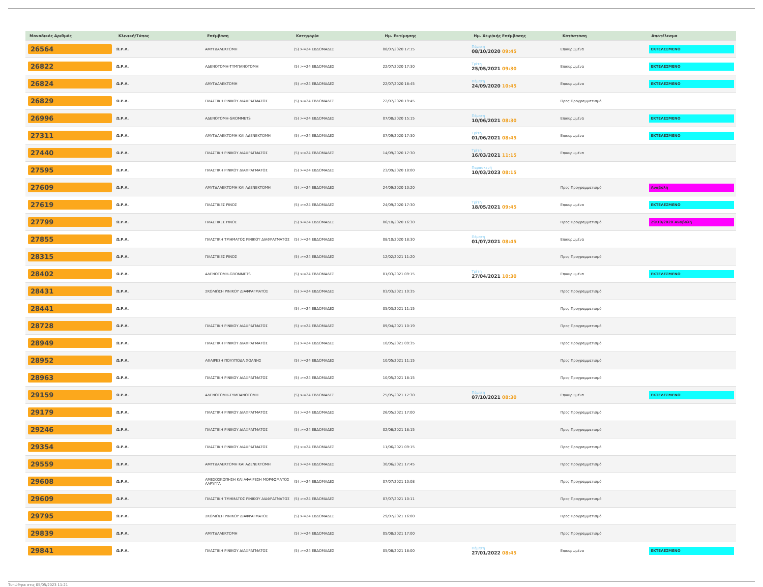| Μοναδικός Αριθμός | Κλινική/Τύπος | Επέμβαση | Κατηγορία | Ημ. Εκτίμησης | Ημ. Χειρ/κής Επέμβασης | Κατάσταση | Αποτέλεσμα |
| --- | --- | --- | --- | --- | --- | --- | --- |
| 26564 | Ω.Ρ.Λ. | ΑΜΥΓΔΑΛΕΚΤΟΜΗ | (5) >=24 ΕΒΔΟΜΑΔΕΣ | 08/07/2020 17:15 | Πέμπτη 08/10/2020 09:45 | Επικυρωμένα | ΕΚΤΕΛΕΣΜΕΝΟ |
| 26822 | Ω.Ρ.Λ. | ΑΔΕΝΟΤΟΜΗ-ΤΥΜΠΑΝΟΤΟΜΗ | (5) >=24 ΕΒΔΟΜΑΔΕΣ | 22/07/2020 17:30 | Τρίτη 25/05/2021 09:30 | Επικυρωμένα | ΕΚΤΕΛΕΣΜΕΝΟ |
| 26824 | Ω.Ρ.Λ. | ΑΜΥΓΔΑΛΕΚΤΟΜΗ | (5) >=24 ΕΒΔΟΜΑΔΕΣ | 22/07/2020 18:45 | Πέμπτη 24/09/2020 10:45 | Επικυρωμένα | ΕΚΤΕΛΕΣΜΕΝΟ |
| 26829 | Ω.Ρ.Λ. | ΠΛΑΣΤΙΚΗ ΡΙΝΙΚΟΥ ΔΙΑΦΡΑΓΜΑΤΟΣ | (5) >=24 ΕΒΔΟΜΑΔΕΣ | 22/07/2020 19:45 | | Προς Προγραμματισμό | |
| 26996 | Ω.Ρ.Λ. | ΑΔΕΝΟΤΟΜΗ-GROMMETS | (5) >=24 ΕΒΔΟΜΑΔΕΣ | 07/08/2020 15:15 | Πέμπτη 10/06/2021 08:30 | Επικυρωμένα | ΕΚΤΕΛΕΣΜΕΝΟ |
| 27311 | Ω.Ρ.Λ. | ΑΜΥΓΔΑΛΕΚΤΟΜΗ ΚΑΙ ΑΔΕΝΕΚΤΟΜΗ | (5) >=24 ΕΒΔΟΜΑΔΕΣ | 07/09/2020 17:30 | Τρίτη 01/06/2021 08:45 | Επικυρωμένα | ΕΚΤΕΛΕΣΜΕΝΟ |
| 27440 | Ω.Ρ.Λ. | ΠΛΑΣΤΙΚΗ ΡΙΝΙΚΟΥ ΔΙΑΦΡΑΓΜΑΤΟΣ | (5) >=24 ΕΒΔΟΜΑΔΕΣ | 14/09/2020 17:30 | Τρίτη 16/03/2021 11:15 | Επικυρωμένα | |
| 27595 | Ω.Ρ.Λ. | ΠΛΑΣΤΙΚΗ ΡΙΝΙΚΟΥ ΔΙΑΦΡΑΓΜΑΤΟΣ | (5) >=24 ΕΒΔΟΜΑΔΕΣ | 23/09/2020 18:00 | Παρασκευή 10/03/2023 08:15 | | |
| 27609 | Ω.Ρ.Λ. | ΑΜΥΓΔΑΛΕΚΤΟΜΗ ΚΑΙ ΑΔΕΝΕΚΤΟΜΗ | (5) >=24 ΕΒΔΟΜΑΔΕΣ | 24/09/2020 10:20 | | Προς Προγραμματισμό | Αναβολή |
| 27619 | Ω.Ρ.Λ. | ΠΛΑΣΤΙΚΕΣ ΡΙΝΟΣ | (5) >=24 ΕΒΔΟΜΑΔΕΣ | 24/09/2020 17:30 | Τρίτη 18/05/2021 09:45 | Επικυρωμένα | ΕΚΤΕΛΕΣΜΕΝΟ |
| 27799 | Ω.Ρ.Λ. | ΠΛΑΣΤΙΚΕΣ ΡΙΝΟΣ | (5) >=24 ΕΒΔΟΜΑΔΕΣ | 06/10/2020 16:30 | | Προς Προγραμματισμό | 29/10/2020 Αναβολή |
| 27855 | Ω.Ρ.Λ. | ΠΛΑΣΤΙΚΗ ΤΜΗΜΑΤΟΣ ΡΙΝΙΚΟΥ ΔΙΑΦΡΑΓΜΑΤΟΣ | (5) >=24 ΕΒΔΟΜΑΔΕΣ | 08/10/2020 18:30 | Πέμπτη 01/07/2021 08:45 | Επικυρωμένα | |
| 28315 | Ω.Ρ.Λ. | ΠΛΑΣΤΙΚΕΣ ΡΙΝΟΣ | (5) >=24 ΕΒΔΟΜΑΔΕΣ | 12/02/2021 11:20 | | Προς Προγραμματισμό | |
| 28402 | Ω.Ρ.Λ. | ΑΔΕΝΟΤΟΜΗ-GROMMETS | (5) >=24 ΕΒΔΟΜΑΔΕΣ | 01/03/2021 09:15 | Τρίτη 27/04/2021 10:30 | Επικυρωμένα | ΕΚΤΕΛΕΣΜΕΝΟ |
| 28431 | Ω.Ρ.Λ. | ΣΚΟΛΙΩΣΗ ΡΙΝΙΚΟΥ ΔΙΑΦΡΑΓΜΑΤΟΣ | (5) >=24 ΕΒΔΟΜΑΔΕΣ | 03/03/2021 10:35 | | Προς Προγραμματισμό | |
| 28441 | Ω.Ρ.Λ. | | (5) >=24 ΕΒΔΟΜΑΔΕΣ | 05/03/2021 11:15 | | Προς Προγραμματισμό | |
| 28728 | Ω.Ρ.Λ. | ΠΛΑΣΤΙΚΗ ΡΙΝΙΚΟΥ ΔΙΑΦΡΑΓΜΑΤΟΣ | (5) >=24 ΕΒΔΟΜΑΔΕΣ | 09/04/2021 10:19 | | Προς Προγραμματισμό | |
| 28949 | Ω.Ρ.Λ. | ΠΛΑΣΤΙΚΗ ΡΙΝΙΚΟΥ ΔΙΑΦΡΑΓΜΑΤΟΣ | (5) >=24 ΕΒΔΟΜΑΔΕΣ | 10/05/2021 09:35 | | Προς Προγραμματισμό | |
| 28952 | Ω.Ρ.Λ. | ΑΦΑΙΡΕΣΗ ΠΟΛΥΠΟΔΑ ΧΟΑΝΗΣ | (5) >=24 ΕΒΔΟΜΑΔΕΣ | 10/05/2021 11:15 | | Προς Προγραμματισμό | |
| 28963 | Ω.Ρ.Λ. | ΠΛΑΣΤΙΚΗ ΡΙΝΙΚΟΥ ΔΙΑΦΡΑΓΜΑΤΟΣ | (5) >=24 ΕΒΔΟΜΑΔΕΣ | 10/05/2021 18:15 | | Προς Προγραμματισμό | |
| 29159 | Ω.Ρ.Λ. | ΑΔΕΝΟΤΟΜΗ-ΤΥΜΠΑΝΟΤΟΜΗ | (5) >=24 ΕΒΔΟΜΑΔΕΣ | 25/05/2021 17:30 | Πέμπτη 07/10/2021 08:30 | Επικυρωμένα | ΕΚΤΕΛΕΣΜΕΝΟ |
| 29179 | Ω.Ρ.Λ. | ΠΛΑΣΤΙΚΗ ΡΙΝΙΚΟΥ ΔΙΑΦΡΑΓΜΑΤΟΣ | (5) >=24 ΕΒΔΟΜΑΔΕΣ | 26/05/2021 17:00 | | Προς Προγραμματισμό | |
| 29246 | Ω.Ρ.Λ. | ΠΛΑΣΤΙΚΗ ΡΙΝΙΚΟΥ ΔΙΑΦΡΑΓΜΑΤΟΣ | (5) >=24 ΕΒΔΟΜΑΔΕΣ | 02/06/2021 18:15 | | Προς Προγραμματισμό | |
| 29354 | Ω.Ρ.Λ. | ΠΛΑΣΤΙΚΗ ΡΙΝΙΚΟΥ ΔΙΑΦΡΑΓΜΑΤΟΣ | (5) >=24 ΕΒΔΟΜΑΔΕΣ | 11/06/2021 09:15 | | Προς Προγραμματισμό | |
| 29559 | Ω.Ρ.Λ. | ΑΜΥΓΔΑΛΕΚΤΟΜΗ ΚΑΙ ΑΔΕΝΕΚΤΟΜΗ | (5) >=24 ΕΒΔΟΜΑΔΕΣ | 30/06/2021 17:45 | | Προς Προγραμματισμό | |
| 29608 | Ω.Ρ.Λ. | ΑΜΕΣΟΣΚΟΠΗΣΗ ΚΑΙ ΑΦΑΙΡΕΣΗ ΜΟΡΦΩΜΑΤΟΣ ΛΑΡΥΓΓΑ | (5) >=24 ΕΒΔΟΜΑΔΕΣ | 07/07/2021 10:08 | | Προς Προγραμματισμό | |
| 29609 | Ω.Ρ.Λ. | ΠΛΑΣΤΙΚΗ ΤΜΗΜΑΤΟΣ ΡΙΝΙΚΟΥ ΔΙΑΦΡΑΓΜΑΤΟΣ | (5) >=24 ΕΒΔΟΜΑΔΕΣ | 07/07/2021 10:11 | | Προς Προγραμματισμό | |
| 29795 | Ω.Ρ.Λ. | ΣΚΟΛΙΩΣΗ ΡΙΝΙΚΟΥ ΔΙΑΦΡΑΓΜΑΤΟΣ | (5) >=24 ΕΒΔΟΜΑΔΕΣ | 29/07/2021 16:00 | | Προς Προγραμματισμό | |
| 29839 | Ω.Ρ.Λ. | ΑΜΥΓΔΑΛΕΚΤΟΜΗ | (5) >=24 ΕΒΔΟΜΑΔΕΣ | 05/08/2021 17:00 | | Προς Προγραμματισμό | |
| 29841 | Ω.Ρ.Λ. | ΠΛΑΣΤΙΚΗ ΡΙΝΙΚΟΥ ΔΙΑΦΡΑΓΜΑΤΟΣ | (5) >=24 ΕΒΔΟΜΑΔΕΣ | 05/08/2021 18:00 | Πέμπτη 27/01/2022 08:45 | Επικυρωμένα | ΕΚΤΕΛΕΣΜΕΝΟ |
Τυπώθηκε στις 05/05/2023 11:21